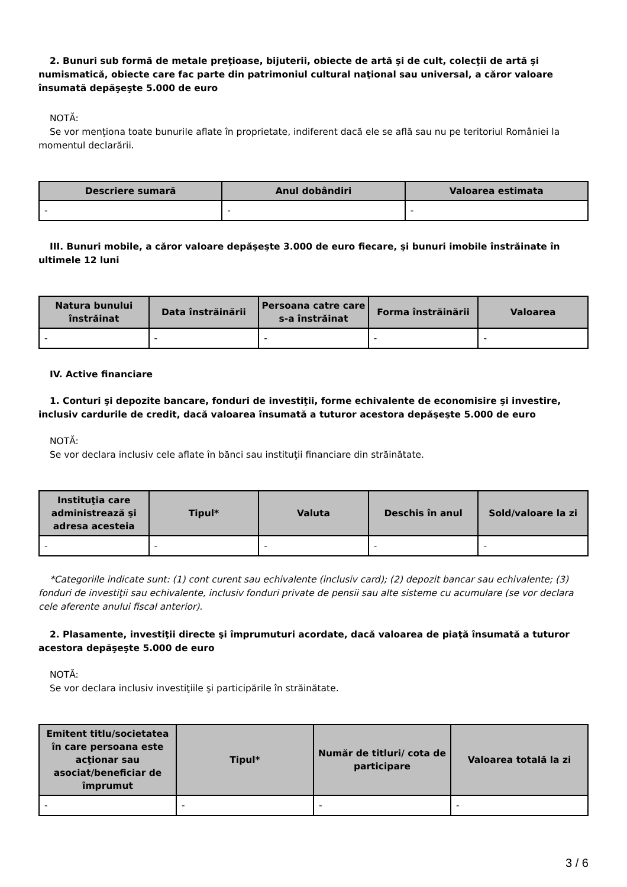2. Bunuri sub formă de metale preţioase, bijuterii, obiecte de artă şi de cult, colecţii de artă şi numismatică, obiecte care fac parte din patrimoniul cultural naţional sau universal, a căror valoare însumată depăşeşte 5.000 de euro
NOTĂ:
Se vor menţiona toate bunurile aflate în proprietate, indiferent dacă ele se află sau nu pe teritoriul României la momentul declarării.
| Descriere sumară | Anul dobândiri | Valoarea estimata |
| --- | --- | --- |
| - | - | - |
III. Bunuri mobile, a căror valoare depăşeşte 3.000 de euro fiecare, şi bunuri imobile înstrăinate în ultimele 12 luni
| Natura bunului înstrăinat | Data înstrăinării | Persoana catre care s-a înstrăinat | Forma înstrăinării | Valoarea |
| --- | --- | --- | --- | --- |
| - | - | - | - | - |
IV. Active financiare
1. Conturi şi depozite bancare, fonduri de investiţii, forme echivalente de economisire şi investire, inclusiv cardurile de credit, dacă valoarea însumată a tuturor acestora depăşeşte 5.000 de euro
NOTĂ:
Se vor declara inclusiv cele aflate în bănci sau instituţii financiare din străinătate.
| Instituţia care administrează şi adresa acesteia | Tipul* | Valuta | Deschis în anul | Sold/valoare la zi |
| --- | --- | --- | --- | --- |
| - | - | - | - | - |
*Categoriile indicate sunt: (1) cont curent sau echivalente (inclusiv card); (2) depozit bancar sau echivalente; (3) fonduri de investiţii sau echivalente, inclusiv fonduri private de pensii sau alte sisteme cu acumulare (se vor declara cele aferente anului fiscal anterior).
2. Plasamente, investiţii directe şi împrumuturi acordate, dacă valoarea de piaţă însumată a tuturor acestora depăşeşte 5.000 de euro
NOTĂ:
Se vor declara inclusiv investiţiile şi participările în străinătate.
| Emitent titlu/societatea în care persoana este acţionar sau asociat/beneficiar de împrumut | Tipul* | Număr de titluri/ cota de participare | Valoarea totală la zi |
| --- | --- | --- | --- |
| - | - | - | - |
3 / 6